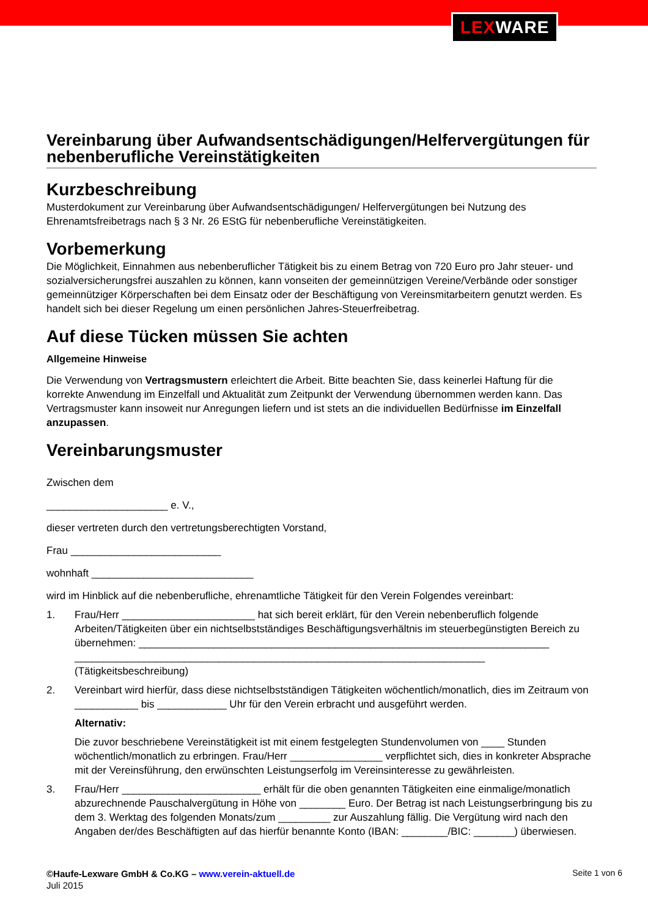LEXWARE
Vereinbarung über Aufwandsentschädigungen/Helfervergütungen für nebenberufliche Vereinstätigkeiten
Kurzbeschreibung
Musterdokument zur Vereinbarung über Aufwandsentschädigungen/ Helfervergütungen bei Nutzung des Ehrenamtsfreibetrags nach § 3 Nr. 26 EStG für nebenberufliche Vereinstätigkeiten.
Vorbemerkung
Die Möglichkeit, Einnahmen aus nebenberuflicher Tätigkeit bis zu einem Betrag von 720 Euro pro Jahr steuer- und sozialversicherungsfrei auszahlen zu können, kann vonseiten der gemeinnützigen Vereine/Verbände oder sonstiger gemeinnütziger Körperschaften bei dem Einsatz oder der Beschäftigung von Vereinsmitarbeitern genutzt werden. Es handelt sich bei dieser Regelung um einen persönlichen Jahres-Steuerfreibetrag.
Auf diese Tücken müssen Sie achten
Allgemeine Hinweise
Die Verwendung von Vertragsmustern erleichtert die Arbeit. Bitte beachten Sie, dass keinerlei Haftung für die korrekte Anwendung im Einzelfall und Aktualität zum Zeitpunkt der Verwendung übernommen werden kann. Das Vertragsmuster kann insoweit nur Anregungen liefern und ist stets an die individuellen Bedürfnisse im Einzelfall anzupassen.
Vereinbarungsmuster
Zwischen dem
_____________________ e. V.,
dieser vertreten durch den vertretungsberechtigten Vorstand,
Frau __________________________
wohnhaft ____________________________
wird im Hinblick auf die nebenberufliche, ehrenamtliche Tätigkeit für den Verein Folgendes vereinbart:
1. Frau/Herr _______________________ hat sich bereit erklärt, für den Verein nebenberuflich folgende Arbeiten/Tätigkeiten über ein nichtselbstständiges Beschäftigungsverhältnis im steuerbegünstigten Bereich zu übernehmen: _______________________________________________________________________
_______________________________________________________________________
(Tätigkeitsbeschreibung)
2. Vereinbart wird hierfür, dass diese nichtselbstständigen Tätigkeiten wöchentlich/monatlich, dies im Zeitraum von ___________ bis ____________ Uhr für den Verein erbracht und ausgeführt werden.
Alternativ:
Die zuvor beschriebene Vereinstätigkeit ist mit einem festgelegten Stundenvolumen von ____ Stunden wöchentlich/monatlich zu erbringen. Frau/Herr ________________ verpflichtet sich, dies in konkreter Absprache mit der Vereinsführung, den erwünschten Leistungserfolg im Vereinsinteresse zu gewährleisten.
3. Frau/Herr ________________________ erhält für die oben genannten Tätigkeiten eine einmalige/monatlich abzurechnende Pauschalvergütung in Höhe von ________ Euro. Der Betrag ist nach Leistungserbringung bis zu dem 3. Werktag des folgenden Monats/zum _________ zur Auszahlung fällig. Die Vergütung wird nach den Angaben der/des Beschäftigten auf das hierfür benannte Konto (IBAN: ________/BIC: _______) überwiesen.
©Haufe-Lexware GmbH & Co.KG – www.verein-aktuell.de
Juli 2015
Seite 1 von 6